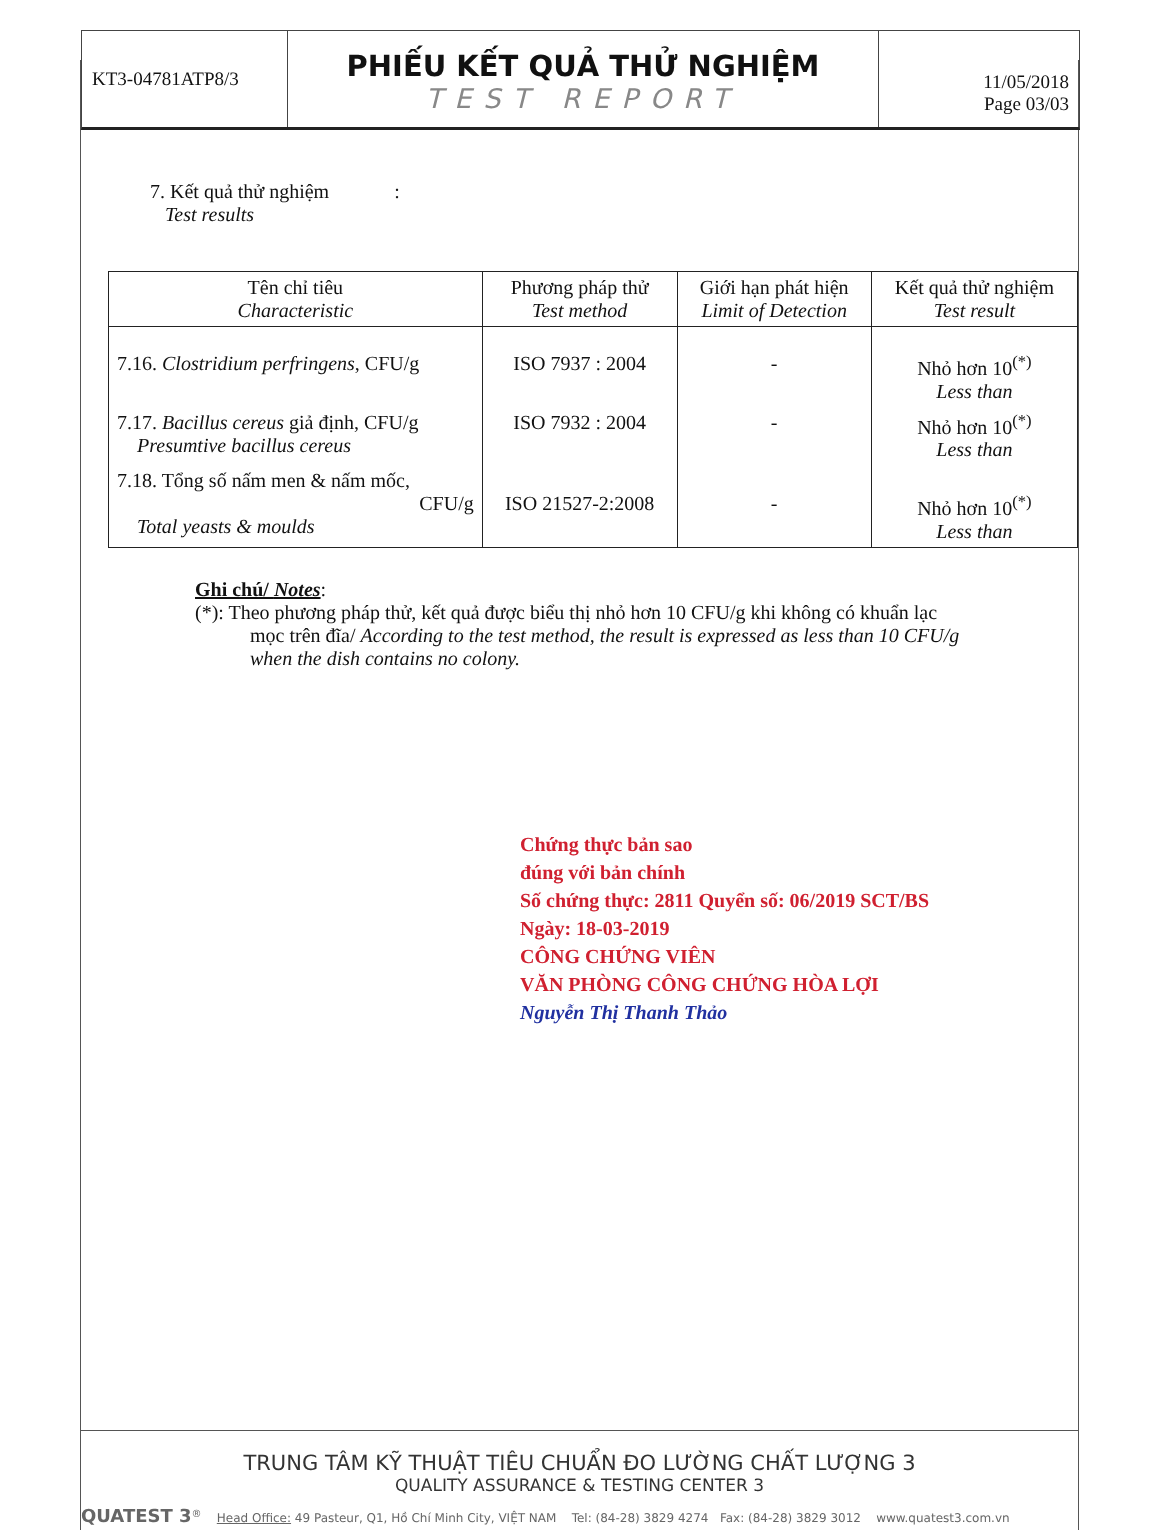KT3-04781ATP8/3
PHIẾU KẾT QUẢ THỬ NGHIỆM
TEST REPORT
11/05/2018
Page 03/03
7. Kết quả thử nghiệm :
Test results
| Tên chỉ tiêu Characteristic | Phương pháp thử Test method | Giới hạn phát hiện Limit of Detection | Kết quả thử nghiệm Test result |
| --- | --- | --- | --- |
| 7.16. Clostridium perfringens , CFU/g | ISO 7937 : 2004 | - | Nhỏ hơn 10<sup>(*)</sup> Less than |
| 7.17. Bacillus cereus giả định, CFU/g Presumtive bacillus cereus | ISO 7932 : 2004 | - | Nhỏ hơn 10<sup>(*)</sup> Less than |
| 7.18. Tổng số nấm men & nấm mốc, CFU/g Total yeasts & moulds | ISO 21527-2:2008 | - | Nhỏ hơn 10<sup>(*)</sup> Less than |
Ghi chú/ Notes:
(*): Theo phương pháp thử, kết quả được biểu thị nhỏ hơn 10 CFU/g khi không có khuẩn lạc
mọc trên đĩa/ According to the test method, the result is expressed as less than 10 CFU/g
when the dish contains no colony.
Chứng thực bản sao
đúng với bản chính
Số chứng thực: 2811 Quyển số: 06/2019 SCT/BS
Ngày: 18-03-2019
CÔNG CHỨNG VIÊN
VĂN PHÒNG CÔNG CHỨNG HÒA LỢI
Nguyễn Thị Thanh Thảo
TRUNG TÂM KỸ THUẬT TIÊU CHUẨN ĐO LƯỜNG CHẤT LƯỢNG 3
QUALITY ASSURANCE & TESTING CENTER 3
QUATEST 3<sup>®</sup> Head Office: 49 Pasteur, Q1, Hồ Chí Minh City, VIỆT NAM Tel: (84-28) 3829 4274 Fax: (84-28) 3829 3012 www.quatest3.com.vn